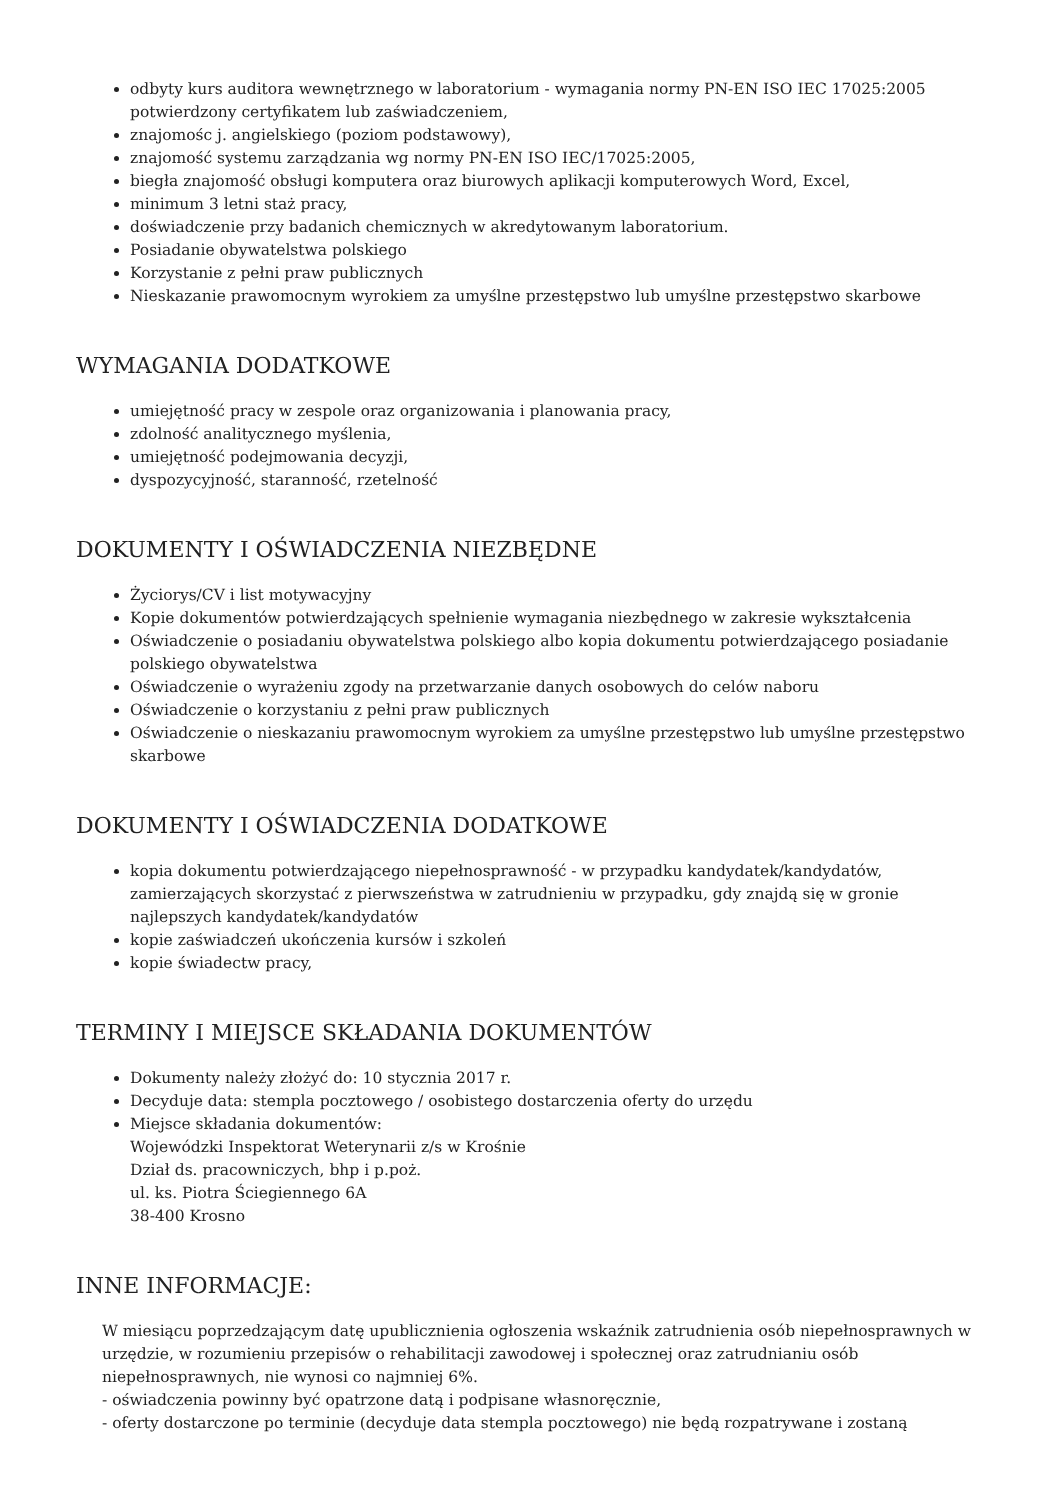odbyty kurs auditora wewnętrznego w laboratorium - wymagania normy PN-EN ISO IEC 17025:2005 potwierdzony certyfikatem lub zaświadczeniem,
znajomośc j. angielskiego (poziom podstawowy),
znajomość systemu zarządzania wg normy PN-EN ISO IEC/17025:2005,
biegła znajomość obsługi komputera oraz biurowych aplikacji komputerowych Word, Excel,
minimum 3 letni staż pracy,
doświadczenie przy badanich chemicznych w akredytowanym laboratorium.
Posiadanie obywatelstwa polskiego
Korzystanie z pełni praw publicznych
Nieskazanie prawomocnym wyrokiem za umyślne przestępstwo lub umyślne przestępstwo skarbowe
WYMAGANIA DODATKOWE
umiejętność pracy w zespole oraz organizowania i planowania pracy,
zdolność analitycznego myślenia,
umiejętność podejmowania decyzji,
dyspozycyjność, staranność, rzetelność
DOKUMENTY I OŚWIADCZENIA NIEZBĘDNE
Życiorys/CV i list motywacyjny
Kopie dokumentów potwierdzających spełnienie wymagania niezbędnego w zakresie wykształcenia
Oświadczenie o posiadaniu obywatelstwa polskiego albo kopia dokumentu potwierdzającego posiadanie polskiego obywatelstwa
Oświadczenie o wyrażeniu zgody na przetwarzanie danych osobowych do celów naboru
Oświadczenie o korzystaniu z pełni praw publicznych
Oświadczenie o nieskazaniu prawomocnym wyrokiem za umyślne przestępstwo lub umyślne przestępstwo skarbowe
DOKUMENTY I OŚWIADCZENIA DODATKOWE
kopia dokumentu potwierdzającego niepełnosprawność - w przypadku kandydatek/kandydatów, zamierzających skorzystać z pierwszeństwa w zatrudnieniu w przypadku, gdy znajdą się w gronie najlepszych kandydatek/kandydatów
kopie zaświadczeń ukończenia kursów i szkoleń
kopie świadectw pracy,
TERMINY I MIEJSCE SKŁADANIA DOKUMENTÓW
Dokumenty należy złożyć do: 10 stycznia 2017 r.
Decyduje data: stempla pocztowego / osobistego dostarczenia oferty do urzędu
Miejsce składania dokumentów:
Wojewódzki Inspektorat Weterynarii z/s w Krośnie
Dział ds. pracowniczych, bhp i p.poż.
ul. ks. Piotra Ściegiennego 6A
38-400 Krosno
INNE INFORMACJE:
W miesiącu poprzedzającym datę upublicznienia ogłoszenia wskaźnik zatrudnienia osób niepełnosprawnych w urzędzie, w rozumieniu przepisów o rehabilitacji zawodowej i społecznej oraz zatrudnianiu osób niepełnosprawnych, nie wynosi co najmniej 6%.
- oświadczenia powinny być opatrzone datą i podpisane własnoręcznie,
- oferty dostarczone po terminie (decyduje data stempla pocztowego) nie będą rozpatrywane i zostaną